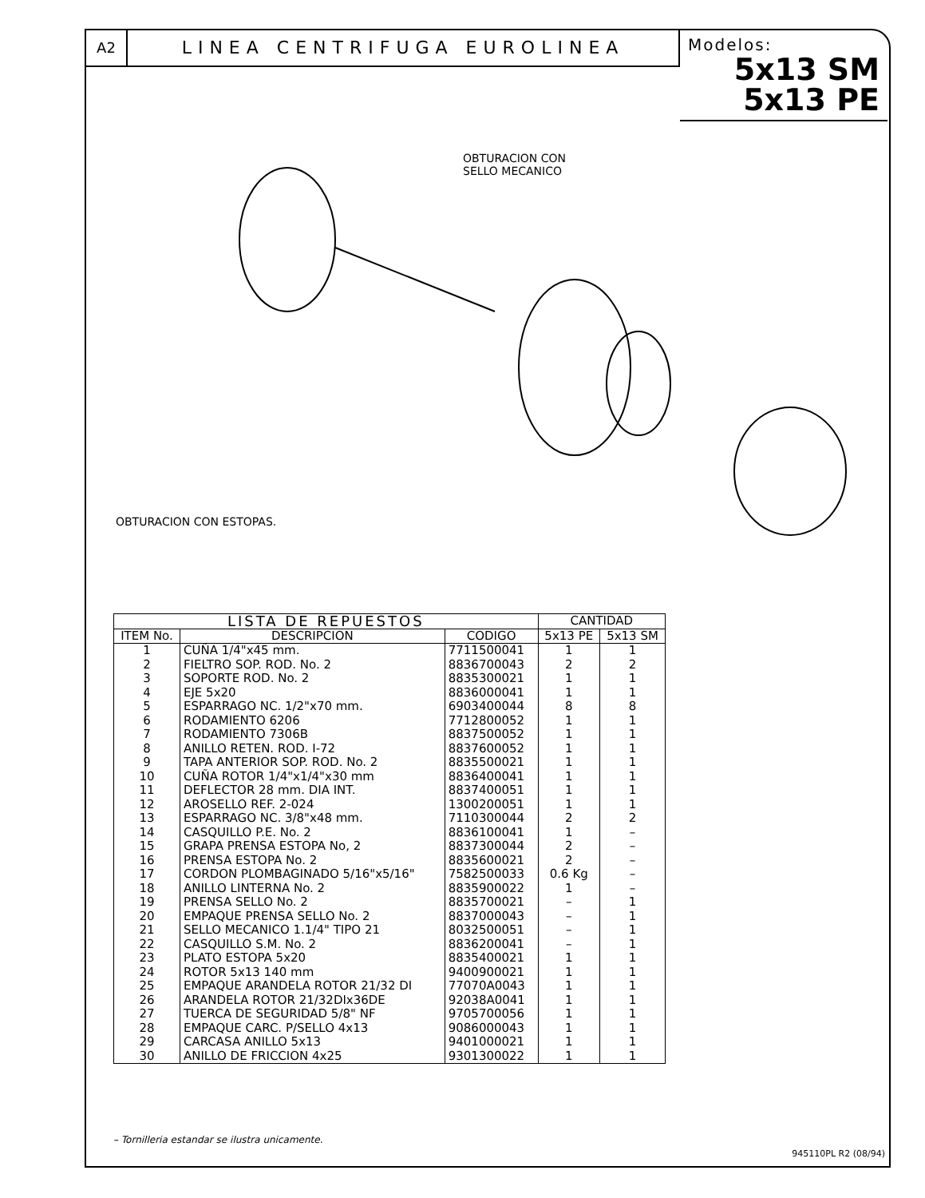A2
LINEA CENTRIFUGA EUROLINEA
Modelos:
5x13 SM
5x13 PE
OBTURACION CON
SELLO MECANICO
OBTURACION CON ESTOPAS.
| LISTA DE REPUESTOS | | | CANTIDAD | |
| --- | --- | --- | --- | --- |
| ITEM No. | DESCRIPCION | CODIGO | 5x13 PE | 5x13 SM |
| 1 | CUÑA 1/4"x45 mm. | 7711500041 | 1 | 1 |
| 2 | FIELTRO SOP. ROD. No. 2 | 8836700043 | 2 | 2 |
| 3 | SOPORTE ROD. No. 2 | 8835300021 | 1 | 1 |
| 4 | EJE 5x20 | 8836000041 | 1 | 1 |
| 5 | ESPARRAGO NC. 1/2"x70 mm. | 6903400044 | 8 | 8 |
| 6 | RODAMIENTO 6206 | 7712800052 | 1 | 1 |
| 7 | RODAMIENTO 7306B | 8837500052 | 1 | 1 |
| 8 | ANILLO RETEN. ROD. I-72 | 8837600052 | 1 | 1 |
| 9 | TAPA ANTERIOR SOP. ROD. No. 2 | 8835500021 | 1 | 1 |
| 10 | CUÑA ROTOR 1/4"x1/4"x30 mm | 8836400041 | 1 | 1 |
| 11 | DEFLECTOR 28 mm. DIA INT. | 8837400051 | 1 | 1 |
| 12 | AROSELLO REF. 2-024 | 1300200051 | 1 | 1 |
| 13 | ESPARRAGO NC. 3/8"x48 mm. | 7110300044 | 2 | 2 |
| 14 | CASQUILLO P.E. No. 2 | 8836100041 | 1 | – |
| 15 | GRAPA PRENSA ESTOPA No, 2 | 8837300044 | 2 | – |
| 16 | PRENSA ESTOPA No. 2 | 8835600021 | 2 | – |
| 17 | CORDON PLOMBAGINADO 5/16"x5/16" | 7582500033 | 0.6 Kg | – |
| 18 | ANILLO LINTERNA No. 2 | 8835900022 | 1 | – |
| 19 | PRENSA SELLO No. 2 | 8835700021 | – | 1 |
| 20 | EMPAQUE PRENSA SELLO No. 2 | 8837000043 | – | 1 |
| 21 | SELLO MECANICO 1.1/4" TIPO 21 | 8032500051 | – | 1 |
| 22 | CASQUILLO S.M. No. 2 | 8836200041 | – | 1 |
| 23 | PLATO ESTOPA 5x20 | 8835400021 | 1 | 1 |
| 24 | ROTOR 5x13 140 mm | 9400900021 | 1 | 1 |
| 25 | EMPAQUE ARANDELA ROTOR 21/32 DI | 77070A0043 | 1 | 1 |
| 26 | ARANDELA ROTOR 21/32DIx36DE | 92038A0041 | 1 | 1 |
| 27 | TUERCA DE SEGURIDAD 5/8" NF | 9705700056 | 1 | 1 |
| 28 | EMPAQUE CARC. P/SELLO 4x13 | 9086000043 | 1 | 1 |
| 29 | CARCASA ANILLO 5x13 | 9401000021 | 1 | 1 |
| 30 | ANILLO DE FRICCION 4x25 | 9301300022 | 1 | 1 |
– Tornilleria estandar se ilustra unicamente.
945110PL R2 (08/94)